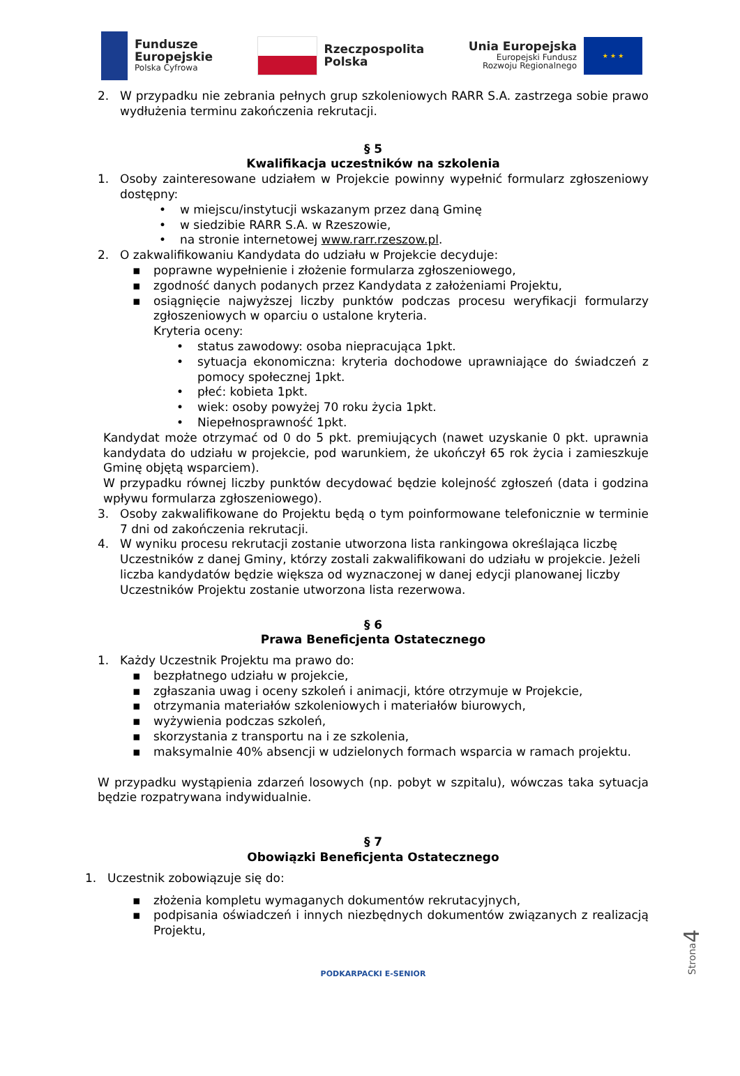Fundusze
Europejskie
Polska Cyfrowa
Rzeczpospolita
Polska
Unia Europejska
Europejski Fundusz
Rozwoju Regionalnego
★ ★ ★
2. W przypadku nie zebrania pełnych grup szkoleniowych RARR S.A. zastrzega sobie prawo wydłużenia terminu zakończenia rekrutacji.
§ 5
Kwalifikacja uczestników na szkolenia
1. Osoby zainteresowane udziałem w Projekcie powinny wypełnić formularz zgłoszeniowy dostępny:
• w miejscu/instytucji wskazanym przez daną Gminę
• w siedzibie RARR S.A. w Rzeszowie,
• na stronie internetowej www.rarr.rzeszow.pl.
2. O zakwalifikowaniu Kandydata do udziału w Projekcie decyduje:
▪ poprawne wypełnienie i złożenie formularza zgłoszeniowego,
▪ zgodność danych podanych przez Kandydata z założeniami Projektu,
▪ osiągnięcie najwyższej liczby punktów podczas procesu weryfikacji formularzy zgłoszeniowych w oparciu o ustalone kryteria.
Kryteria oceny:
• status zawodowy: osoba niepracująca 1pkt.
• sytuacja ekonomiczna: kryteria dochodowe uprawniające do świadczeń z pomocy społecznej 1pkt.
• płeć: kobieta 1pkt.
• wiek: osoby powyżej 70 roku życia 1pkt.
• Niepełnosprawność 1pkt.
Kandydat może otrzymać od 0 do 5 pkt. premiujących (nawet uzyskanie 0 pkt. uprawnia kandydata do udziału w projekcie, pod warunkiem, że ukończył 65 rok życia i zamieszkuje Gminę objętą wsparciem).
W przypadku równej liczby punktów decydować będzie kolejność zgłoszeń (data i godzina wpływu formularza zgłoszeniowego).
3. Osoby zakwalifikowane do Projektu będą o tym poinformowane telefonicznie w terminie 7 dni od zakończenia rekrutacji.
4. W wyniku procesu rekrutacji zostanie utworzona lista rankingowa określająca liczbę Uczestników z danej Gminy, którzy zostali zakwalifikowani do udziału w projekcie. Jeżeli liczba kandydatów będzie większa od wyznaczonej w danej edycji planowanej liczby Uczestników Projektu zostanie utworzona lista rezerwowa.
§ 6
Prawa Beneficjenta Ostatecznego
1. Każdy Uczestnik Projektu ma prawo do:
▪ bezpłatnego udziału w projekcie,
▪ zgłaszania uwag i oceny szkoleń i animacji, które otrzymuje w Projekcie,
▪ otrzymania materiałów szkoleniowych i materiałów biurowych,
▪ wyżywienia podczas szkoleń,
▪ skorzystania z transportu na i ze szkolenia,
▪ maksymalnie 40% absencji w udzielonych formach wsparcia w ramach projektu.
W przypadku wystąpienia zdarzeń losowych (np. pobyt w szpitalu), wówczas taka sytuacja będzie rozpatrywana indywidualnie.
§ 7
Obowiązki Beneficjenta Ostatecznego
1. Uczestnik zobowiązuje się do:
▪ złożenia kompletu wymaganych dokumentów rekrutacyjnych,
▪ podpisania oświadczeń i innych niezbędnych dokumentów związanych z realizacją Projektu,
PODKARPACKI E-SENIOR
Strona4